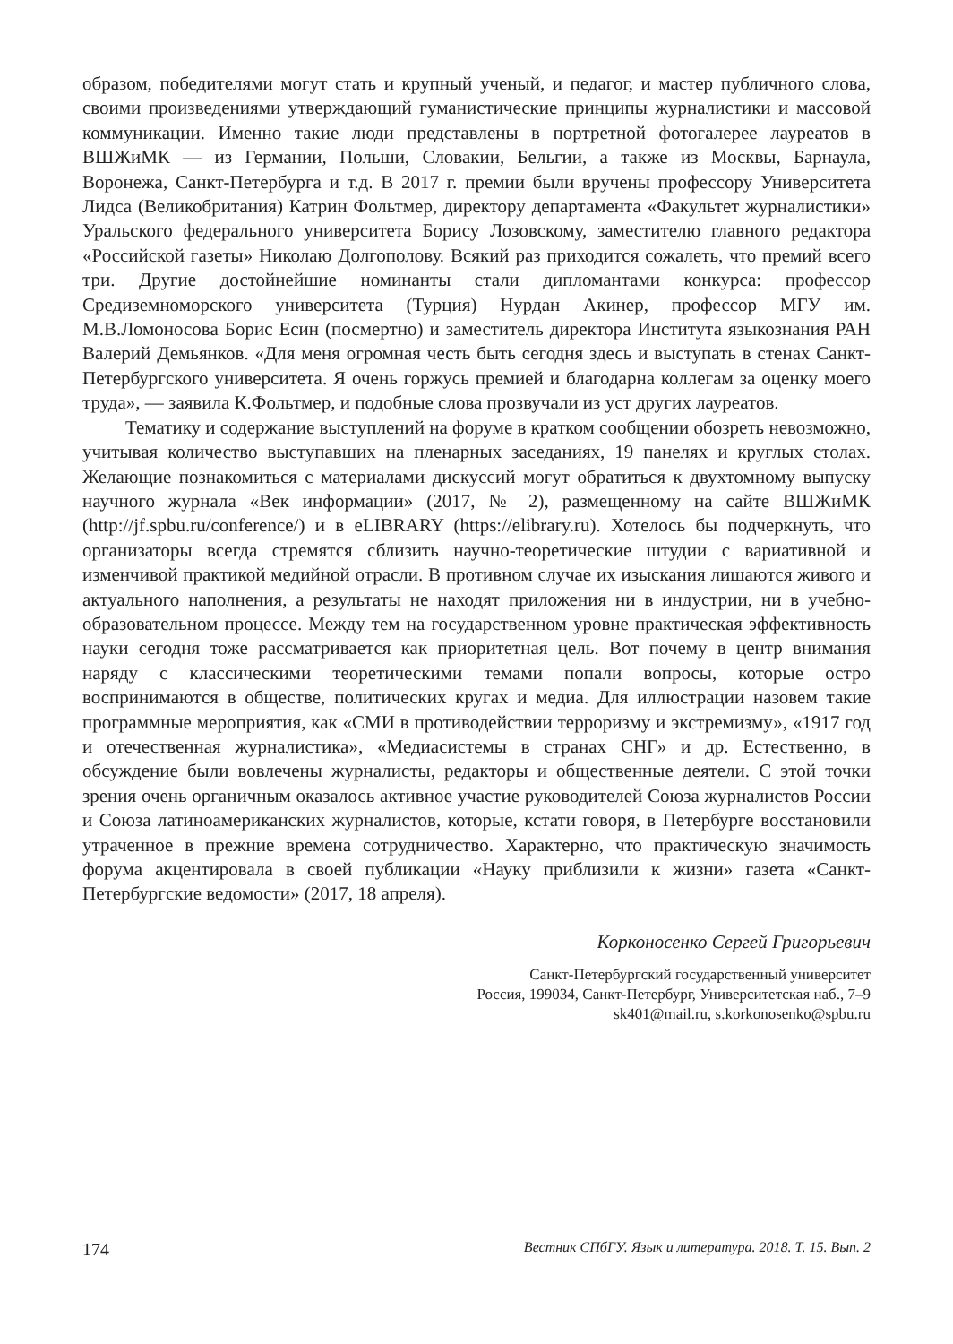образом, победителями могут стать и крупный ученый, и педагог, и мастер публичного слова, своими произведениями утверждающий гуманистические принципы журналистики и массовой коммуникации. Именно такие люди представлены в портретной фотогалерее лауреатов в ВШЖиМК — из Германии, Польши, Словакии, Бельгии, а также из Москвы, Барнаула, Воронежа, Санкт-Петербурга и т.д. В 2017 г. премии были вручены профессору Университета Лидса (Великобритания) Катрин Фольтмер, директору департамента «Факультет журналистики» Уральского федерального университета Борису Лозовскому, заместителю главного редактора «Российской газеты» Николаю Долгополову. Всякий раз приходится сожалеть, что премий всего три. Другие достойнейшие номинанты стали дипломантами конкурса: профессор Средиземноморского университета (Турция) Нурдан Акинер, профессор МГУ им. М.В.Ломоносова Борис Есин (посмертно) и заместитель директора Института языкознания РАН Валерий Демьянков. «Для меня огромная честь быть сегодня здесь и выступать в стенах Санкт-Петербургского университета. Я очень горжусь премией и благодарна коллегам за оценку моего труда», — заявила К.Фольтмер, и подобные слова прозвучали из уст других лауреатов.
Тематику и содержание выступлений на форуме в кратком сообщении обозреть невозможно, учитывая количество выступавших на пленарных заседаниях, 19 панелях и круглых столах. Желающие познакомиться с материалами дискуссий могут обратиться к двухтомному выпуску научного журнала «Век информации» (2017, № 2), размещенному на сайте ВШЖиМК (http://jf.spbu.ru/conference/) и в eLIBRARY (https://elibrary.ru). Хотелось бы подчеркнуть, что организаторы всегда стремятся сблизить научно-теоретические штудии с вариативной и изменчивой практикой медийной отрасли. В противном случае их изыскания лишаются живого и актуального наполнения, а результаты не находят приложения ни в индустрии, ни в учебно-образовательном процессе. Между тем на государственном уровне практическая эффективность науки сегодня тоже рассматривается как приоритетная цель. Вот почему в центр внимания наряду с классическими теоретическими темами попали вопросы, которые остро воспринимаются в обществе, политических кругах и медиа. Для иллюстрации назовем такие программные мероприятия, как «СМИ в противодействии терроризму и экстремизму», «1917 год и отечественная журналистика», «Медиасистемы в странах СНГ» и др. Естественно, в обсуждение были вовлечены журналисты, редакторы и общественные деятели. С этой точки зрения очень органичным оказалось активное участие руководителей Союза журналистов России и Союза латиноамериканских журналистов, которые, кстати говоря, в Петербурге восстановили утраченное в прежние времена сотрудничество. Характерно, что практическую значимость форума акцентировала в своей публикации «Науку приблизили к жизни» газета «Санкт-Петербургские ведомости» (2017, 18 апреля).
Корконосенко Сергей Григорьевич
Санкт-Петербургский государственный университет
Россия, 199034, Санкт-Петербург, Университетская наб., 7–9
sk401@mail.ru, s.korkonosenko@spbu.ru
174 Вестник СПбГУ. Язык и литература. 2018. Т. 15. Вып. 2